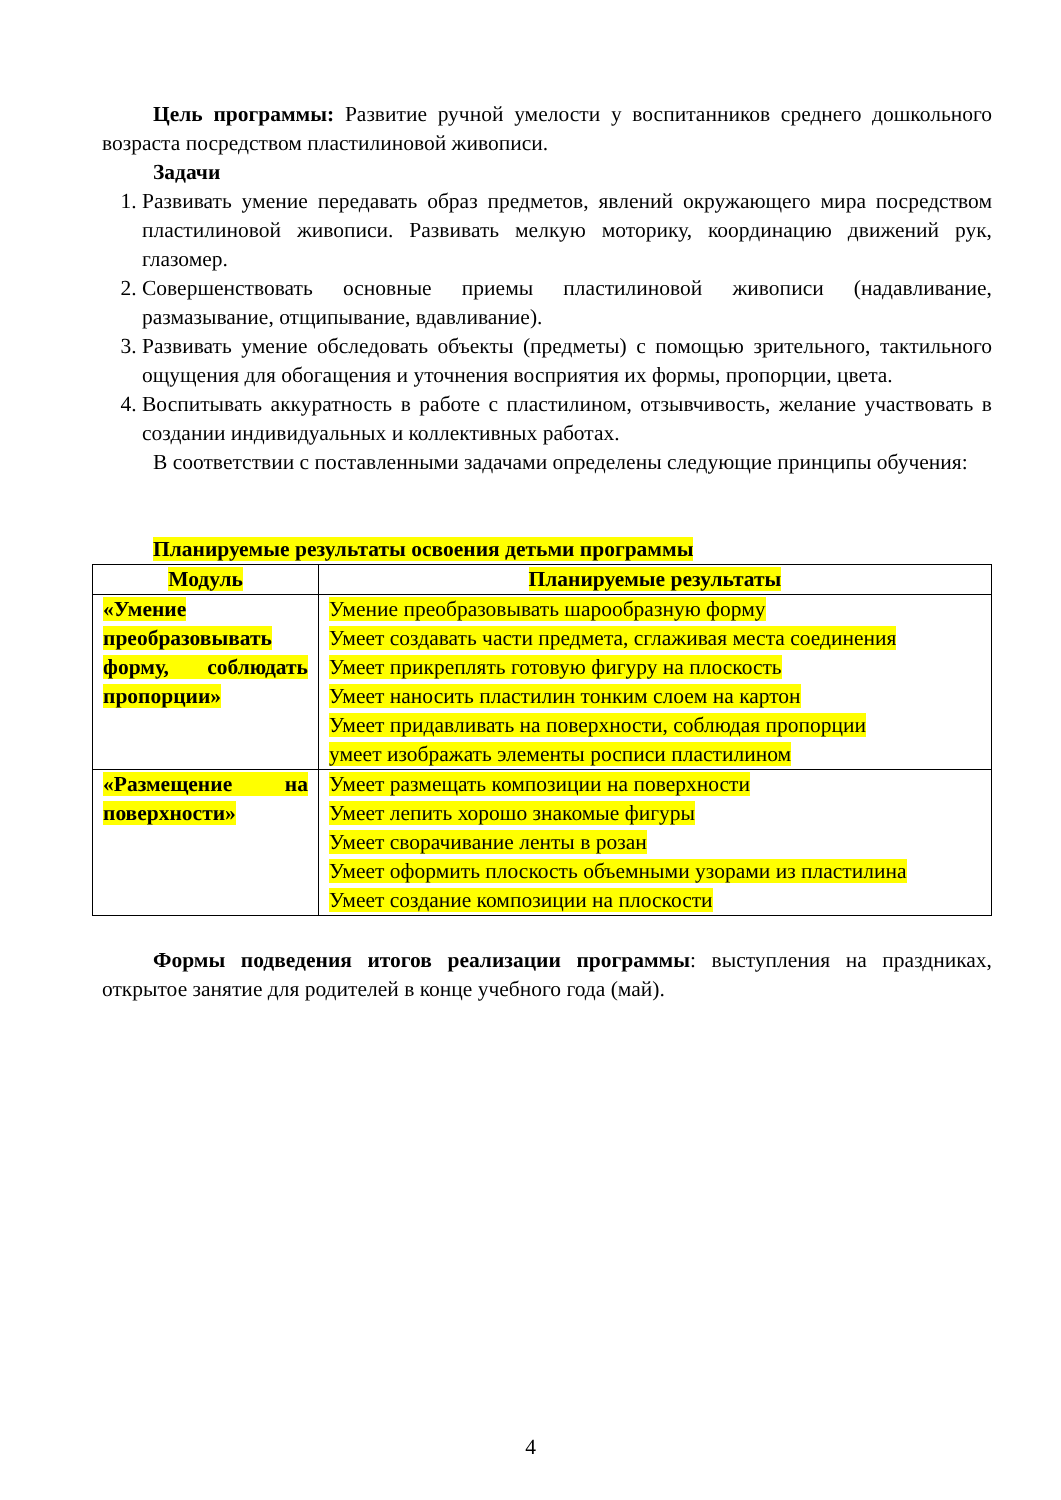Цель программы: Развитие ручной умелости у воспитанников среднего дошкольного возраста посредством пластилиновой живописи.
Задачи
1. Развивать умение передавать образ предметов, явлений окружающего мира посредством пластилиновой живописи. Развивать мелкую моторику, координацию движений рук, глазомер.
2. Совершенствовать основные приемы пластилиновой живописи (надавливание, размазывание, отщипывание, вдавливание).
3. Развивать умение обследовать объекты (предметы) с помощью зрительного, тактильного ощущения для обогащения и уточнения восприятия их формы, пропорции, цвета.
4. Воспитывать аккуратность в работе с пластилином, отзывчивость, желание участвовать в создании индивидуальных и коллективных работах.
В соответствии с поставленными задачами определены следующие принципы обучения:
Планируемые результаты освоения детьми программы
| Модуль | Планируемые результаты |
| --- | --- |
| «Умение преобразовывать форму, соблюдать пропорции» | Умение преобразовывать шарообразную форму Умеет создавать части предмета, сглаживая места соединения Умеет прикреплять готовую фигуру на плоскость Умеет наносить пластилин тонким слоем на картон Умеет придавливать на поверхности, соблюдая пропорции умеет изображать элементы росписи пластилином |
| «Размещение на поверхности» | Умеет размещать композиции на поверхности Умеет лепить хорошо знакомые фигуры Умеет сворачивание ленты в розан Умеет оформить плоскость объемными узорами из пластилина Умеет создание композиции на плоскости |
Формы подведения итогов реализации программы: выступления на праздниках, открытое занятие для родителей в конце учебного года (май).
4